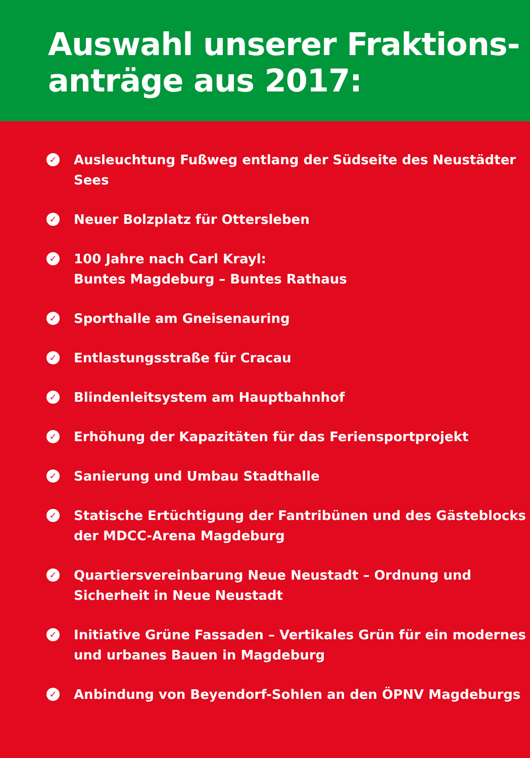Auswahl unserer Fraktions-
anträge aus 2017:
✓
Ausleuchtung Fußweg entlang der Südseite des Neustädter Sees
✓
Neuer Bolzplatz für Ottersleben
✓
100 Jahre nach Carl Krayl:
Buntes Magdeburg – Buntes Rathaus
✓
Sporthalle am Gneisenauring
✓
Entlastungsstraße für Cracau
✓
Blindenleitsystem am Hauptbahnhof
✓
Erhöhung der Kapazitäten für das Feriensportprojekt
✓
Sanierung und Umbau Stadthalle
✓
Statische Ertüchtigung der Fantribünen und des Gästeblocks
der MDCC-Arena Magdeburg
✓
Quartiersvereinbarung Neue Neustadt – Ordnung und
Sicherheit in Neue Neustadt
✓
Initiative Grüne Fassaden – Vertikales Grün für ein modernes
und urbanes Bauen in Magdeburg
✓
Anbindung von Beyendorf-Sohlen an den ÖPNV Magdeburgs